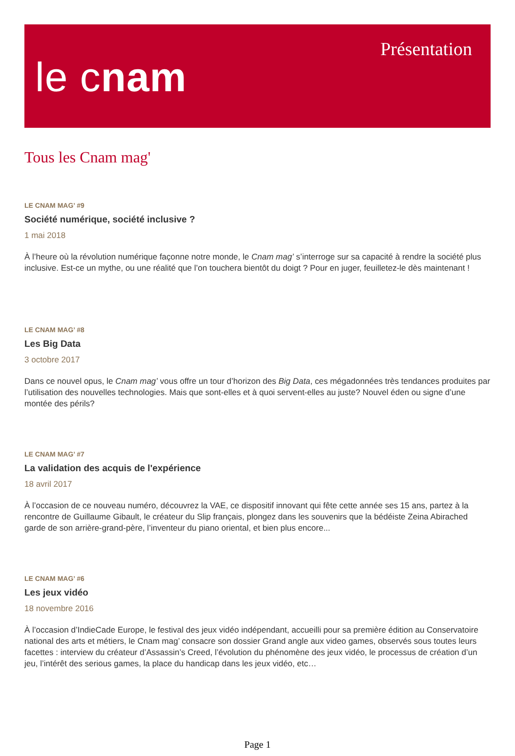le cnam
Présentation
Tous les Cnam mag'
LE CNAM MAG’ #9
Société numérique, société inclusive ?
1 mai 2018
À l’heure où la révolution numérique façonne notre monde, le Cnam mag’ s’interroge sur sa capacité à rendre la société plus inclusive. Est-ce un mythe, ou une réalité que l’on touchera bientôt du doigt ? Pour en juger, feuilletez-le dès maintenant !
LE CNAM MAG’ #8
Les Big Data
3 octobre 2017
Dans ce nouvel opus, le Cnam mag’ vous offre un tour d’horizon des Big Data, ces mégadonnées très tendances produites par l’utilisation des nouvelles technologies. Mais que sont-elles et à quoi servent-elles au juste? Nouvel éden ou signe d’une montée des périls?
LE CNAM MAG’ #7
La validation des acquis de l'expérience
18 avril 2017
À l’occasion de ce nouveau numéro, découvrez la VAE, ce dispositif innovant qui fête cette année ses 15 ans, partez à la rencontre de Guillaume Gibault, le créateur du Slip français, plongez dans les souvenirs que la bédéiste Zeina Abirached garde de son arrière-grand-père, l’inventeur du piano oriental, et bien plus encore...
LE CNAM MAG’ #6
Les jeux vidéo
18 novembre 2016
À l’occasion d’IndieCade Europe, le festival des jeux vidéo indépendant, accueilli pour sa première édition au Conservatoire national des arts et métiers, le Cnam mag’ consacre son dossier Grand angle aux video games, observés sous toutes leurs facettes : interview du créateur d’Assassin’s Creed, l’évolution du phénomène des jeux vidéo, le processus de création d’un jeu, l’intérêt des serious games, la place du handicap dans les jeux vidéo, etc…
Page 1